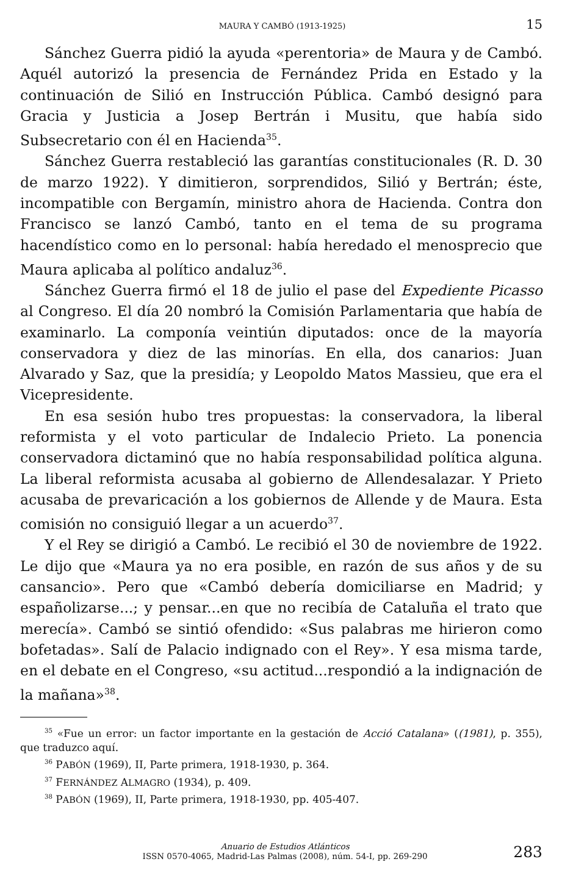MAURA Y CAMBÓ (1913-1925) 15
Sánchez Guerra pidió la ayuda «perentoria» de Maura y de Cambó. Aquél autorizó la presencia de Fernández Prida en Estado y la continuación de Silió en Instrucción Pública. Cambó designó para Gracia y Justicia a Josep Bertrán i Musitu, que había sido Subsecretario con él en Hacienda<sup>35</sup>.
Sánchez Guerra restableció las garantías constitucionales (R. D. 30 de marzo 1922). Y dimitieron, sorprendidos, Silió y Bertrán; éste, incompatible con Bergamín, ministro ahora de Hacienda. Contra don Francisco se lanzó Cambó, tanto en el tema de su programa hacendístico como en lo personal: había heredado el menosprecio que Maura aplicaba al político andaluz<sup>36</sup>.
Sánchez Guerra firmó el 18 de julio el pase del Expediente Picasso al Congreso. El día 20 nombró la Comisión Parlamentaria que había de examinarlo. La componía veintiún diputados: once de la mayoría conservadora y diez de las minorías. En ella, dos canarios: Juan Alvarado y Saz, que la presidía; y Leopoldo Matos Massieu, que era el Vicepresidente.
En esa sesión hubo tres propuestas: la conservadora, la liberal reformista y el voto particular de Indalecio Prieto. La ponencia conservadora dictaminó que no había responsabilidad política alguna. La liberal reformista acusaba al gobierno de Allendesalazar. Y Prieto acusaba de prevaricación a los gobiernos de Allende y de Maura. Esta comisión no consiguió llegar a un acuerdo<sup>37</sup>.
Y el Rey se dirigió a Cambó. Le recibió el 30 de noviembre de 1922. Le dijo que «Maura ya no era posible, en razón de sus años y de su cansancio». Pero que «Cambó debería domiciliarse en Madrid; y españolizarse...; y pensar...en que no recibía de Cataluña el trato que merecía». Cambó se sintió ofendido: «Sus palabras me hirieron como bofetadas». Salí de Palacio indignado con el Rey». Y esa misma tarde, en el debate en el Congreso, «su actitud...respondió a la indignación de la mañana»<sup>38</sup>.
<sup>35</sup> «Fue un error: un factor importante en la gestación de Acció Catalana» ((1981), p. 355), que traduzco aquí.
<sup>36</sup> PABÓN (1969), II, Parte primera, 1918-1930, p. 364.
<sup>37</sup> FERNÁNDEZ ALMAGRO (1934), p. 409.
<sup>38</sup> PABÓN (1969), II, Parte primera, 1918-1930, pp. 405-407.
Anuario de Estudios Atlánticos
ISSN 0570-4065, Madrid-Las Palmas (2008), núm. 54-I, pp. 269-290
283